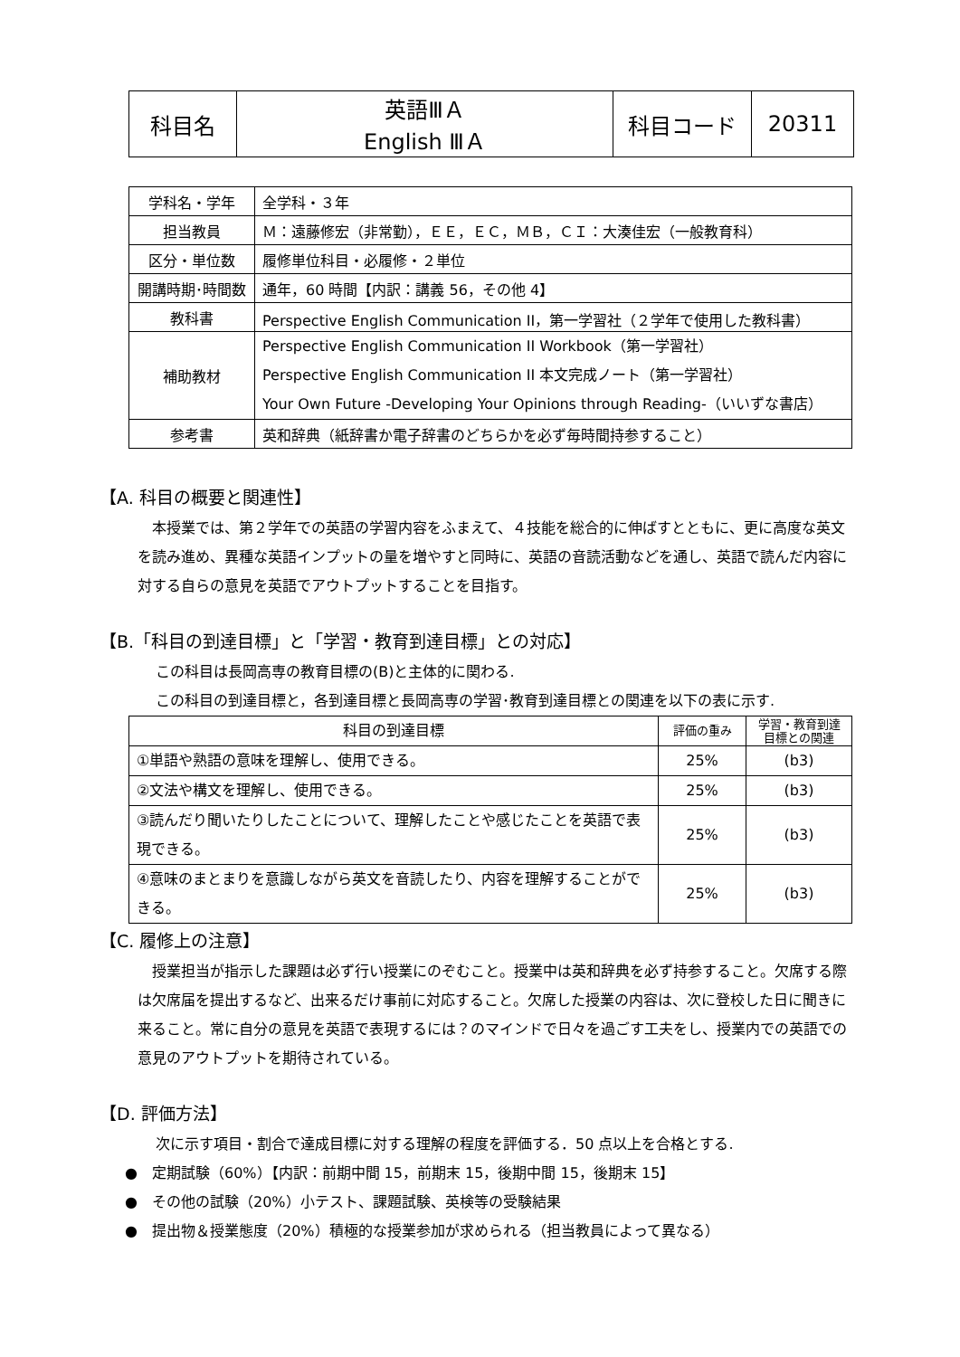| 科目名 | 英語ⅢＡ English ⅢＡ | 科目コード | 20311 |
| 学科名・学年 | 全学科・３年 |
| 担当教員 | Ｍ：遠藤修宏（非常勤），ＥＥ，ＥＣ，ＭＢ，ＣＩ：大湊佳宏（一般教育科） |
| 区分・単位数 | 履修単位科目・必履修・２単位 |
| 開講時期･時間数 | 通年，60 時間【内訳：講義 56，その他 4】 |
| 教科書 | Perspective English Communication II，第一学習社（２学年で使用した教科書） |
| 補助教材 | Perspective English Communication II Workbook（第一学習社） Perspective English Communication II 本文完成ノート（第一学習社） Your Own Future -Developing Your Opinions through Reading-（いいずな書店） |
| 参考書 | 英和辞典（紙辞書か電子辞書のどちらかを必ず毎時間持参すること） |
【A. 科目の概要と関連性】
　本授業では、第２学年での英語の学習内容をふまえて、４技能を総合的に伸ばすとともに、更に高度な英文を読み進め、異種な英語インプットの量を増やすと同時に、英語の音読活動などを通し、英語で読んだ内容に対する自らの意見を英語でアウトプットすることを目指す。
【B.「科目の到達目標」と「学習・教育到達目標」との対応】
この科目は長岡高専の教育目標の(B)と主体的に関わる.
この科目の到達目標と，各到達目標と長岡高専の学習･教育到達目標との関連を以下の表に示す.
| 科目の到達目標 | 評価の重み | 学習・教育到達 目標との関連 |
| --- | --- | --- |
| ①単語や熟語の意味を理解し、使用できる。 | 25% | (b3) |
| ②文法や構文を理解し、使用できる。 | 25% | (b3) |
| ③読んだり聞いたりしたことについて、理解したことや感じたことを英語で表現できる。 | 25% | (b3) |
| ④意味のまとまりを意識しながら英文を音読したり、内容を理解することができる。 | 25% | (b3) |
【C. 履修上の注意】
　授業担当が指示した課題は必ず行い授業にのぞむこと。授業中は英和辞典を必ず持参すること。欠席する際は欠席届を提出するなど、出来るだけ事前に対応すること。欠席した授業の内容は、次に登校した日に聞きに来ること。常に自分の意見を英語で表現するには？のマインドで日々を過ごす工夫をし、授業内での英語での意見のアウトプットを期待されている。
【D. 評価方法】
次に示す項目・割合で達成目標に対する理解の程度を評価する．50 点以上を合格とする.
●　定期試験（60%）【内訳：前期中間 15，前期末 15，後期中間 15，後期末 15】
●　その他の試験（20%）小テスト、課題試験、英検等の受験結果
●　提出物＆授業態度（20%）積極的な授業参加が求められる（担当教員によって異なる）